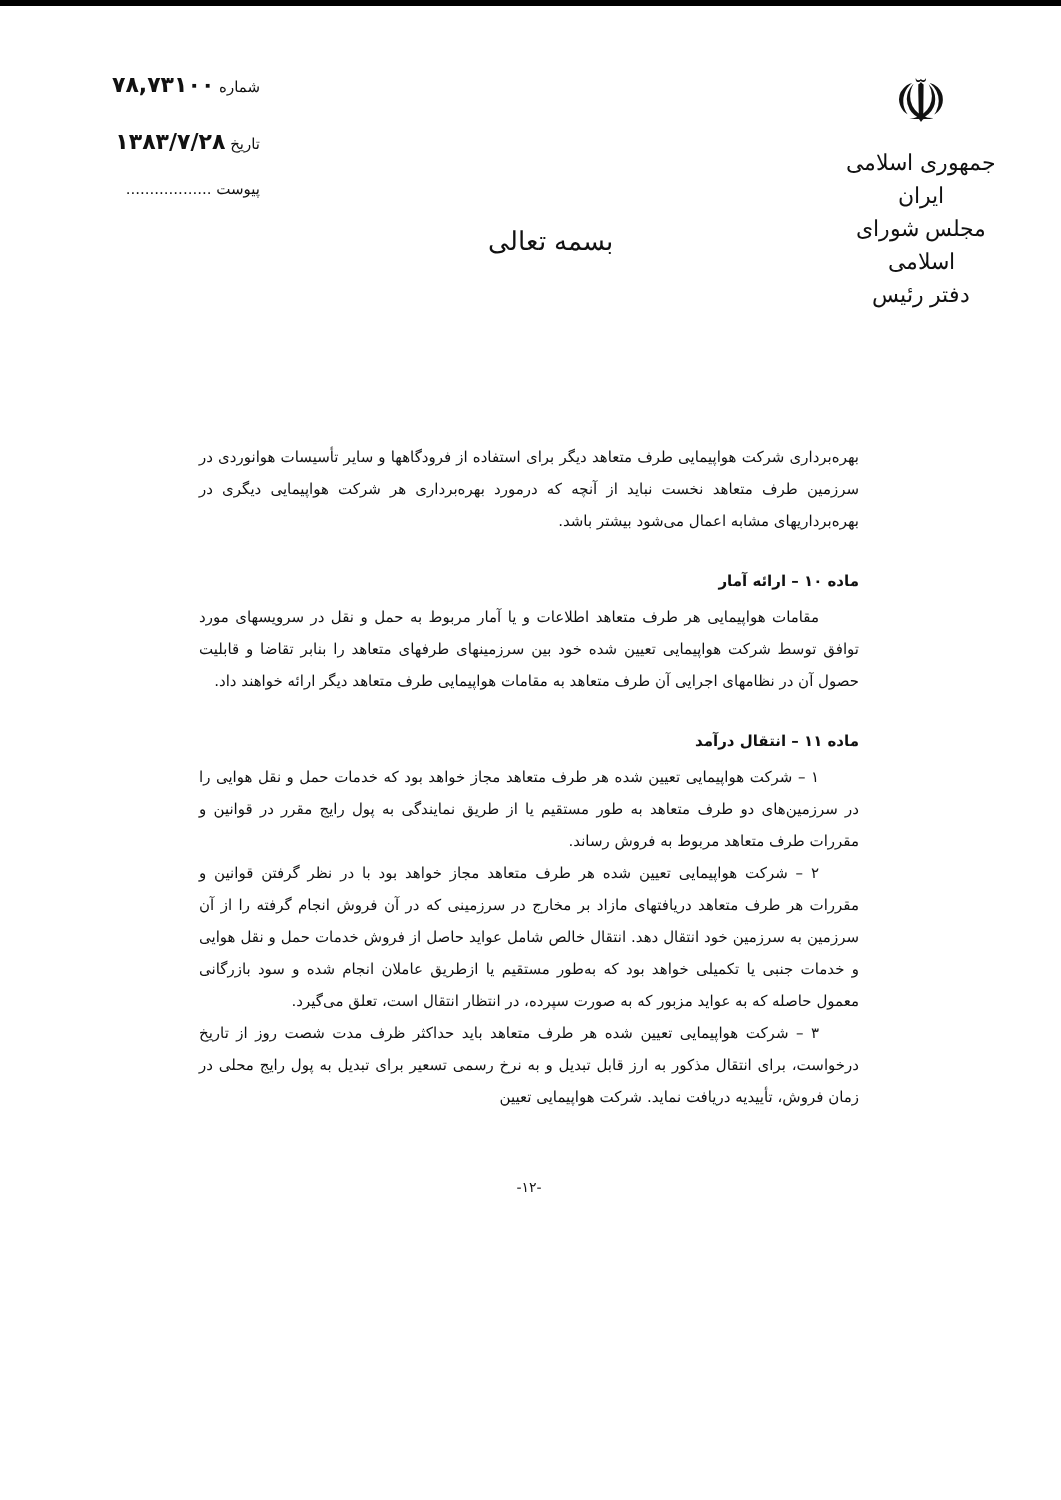☫
جمهوری اسلامی ایران
مجلس شورای اسلامی
دفتر رئیس
بسمه تعالی
شماره ۷۸,۷۳۱۰۰
تاریخ ۱۳۸۳/۷/۲۸
پیوست ..................
بهره‌برداری شرکت هواپیمایی طرف متعاهد دیگر برای استفاده از فرودگاهها و سایر تأسیسات هوانوردی در سرزمین طرف متعاهد نخست نباید از آنچه که درمورد بهره‌برداری هر شرکت هواپیمایی دیگری در بهره‌برداریهای مشابه اعمال می‌شود بیشتر باشد.
ماده ۱۰ – ارائه آمار
مقامات هواپیمایی هر طرف متعاهد اطلاعات و یا آمار مربوط به حمل و نقل در سرویسهای مورد توافق توسط شرکت هواپیمایی تعیین شده خود بین سرزمینهای طرفهای متعاهد را بنابر تقاضا و قابلیت حصول آن در نظامهای اجرایی آن طرف متعاهد به مقامات هواپیمایی طرف متعاهد دیگر ارائه خواهند داد.
ماده ۱۱ – انتقال درآمد
۱ – شرکت هواپیمایی تعیین شده هر طرف متعاهد مجاز خواهد بود که خدمات حمل و نقل هوایی را در سرزمین‌های دو طرف متعاهد به طور مستقیم یا از طریق نمایندگی به پول رایج مقرر در قوانین و مقررات طرف متعاهد مربوط به فروش رساند.
۲ – شرکت هواپیمایی تعیین شده هر طرف متعاهد مجاز خواهد بود با در نظر گرفتن قوانین و مقررات هر طرف متعاهد دریافتهای مازاد بر مخارج در سرزمینی که در آن فروش انجام گرفته را از آن سرزمین به سرزمین خود انتقال دهد. انتقال خالص شامل عواید حاصل از فروش خدمات حمل و نقل هوایی و خدمات جنبی یا تکمیلی خواهد بود که به‌طور مستقیم یا ازطریق عاملان انجام شده و سود بازرگانی معمول حاصله که به عواید مزبور که به صورت سپرده، در انتظار انتقال است، تعلق می‌گیرد.
۳ – شرکت هواپیمایی تعیین شده هر طرف متعاهد باید حداکثر ظرف مدت شصت روز از تاریخ درخواست، برای انتقال مذکور به ارز قابل تبدیل و به نرخ رسمی تسعیر برای تبدیل به پول رایج محلی در زمان فروش، تأییدیه دریافت نماید. شرکت هواپیمایی تعیین
-۱۲-